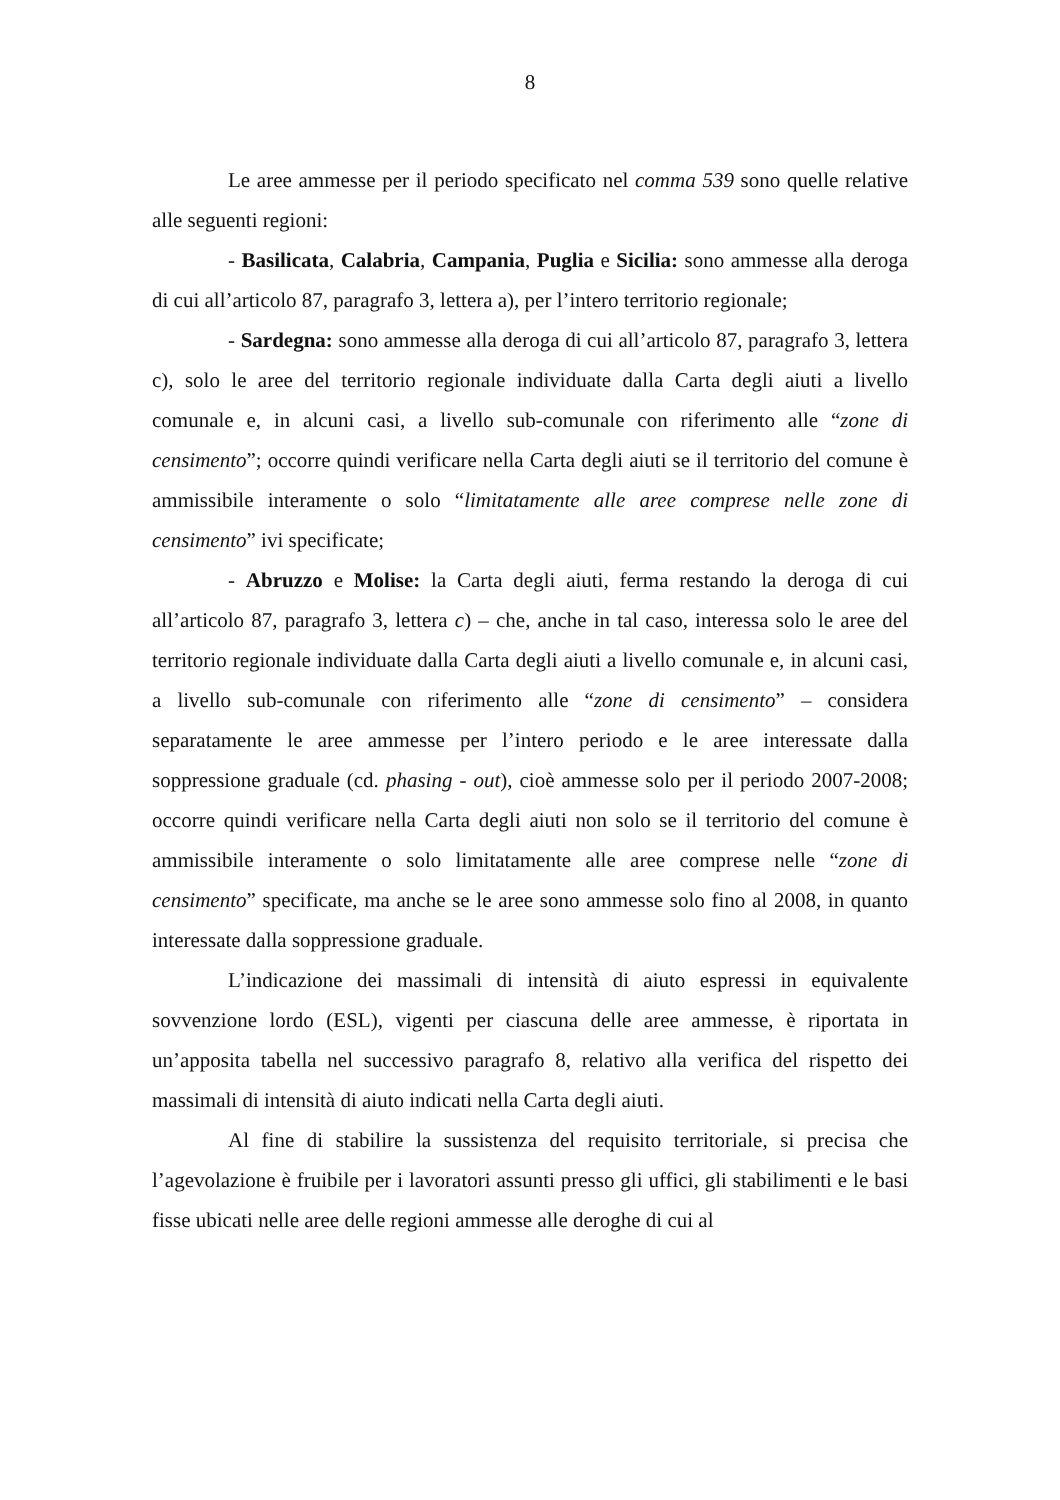8
Le aree ammesse per il periodo specificato nel comma 539 sono quelle relative alle seguenti regioni:
- Basilicata, Calabria, Campania, Puglia e Sicilia: sono ammesse alla deroga di cui all’articolo 87, paragrafo 3, lettera a), per l’intero territorio regionale;
- Sardegna: sono ammesse alla deroga di cui all’articolo 87, paragrafo 3, lettera c), solo le aree del territorio regionale individuate dalla Carta degli aiuti a livello comunale e, in alcuni casi, a livello sub-comunale con riferimento alle “zone di censimento”; occorre quindi verificare nella Carta degli aiuti se il territorio del comune è ammissibile interamente o solo “limitatamente alle aree comprese nelle zone di censimento” ivi specificate;
- Abruzzo e Molise: la Carta degli aiuti, ferma restando la deroga di cui all’articolo 87, paragrafo 3, lettera c) – che, anche in tal caso, interessa solo le aree del territorio regionale individuate dalla Carta degli aiuti a livello comunale e, in alcuni casi, a livello sub-comunale con riferimento alle “zone di censimento” – considera separatamente le aree ammesse per l’intero periodo e le aree interessate dalla soppressione graduale (cd. phasing - out), cioè ammesse solo per il periodo 2007-2008; occorre quindi verificare nella Carta degli aiuti non solo se il territorio del comune è ammissibile interamente o solo limitatamente alle aree comprese nelle “zone di censimento” specificate, ma anche se le aree sono ammesse solo fino al 2008, in quanto interessate dalla soppressione graduale.
L’indicazione dei massimali di intensità di aiuto espressi in equivalente sovvenzione lordo (ESL), vigenti per ciascuna delle aree ammesse, è riportata in un’apposita tabella nel successivo paragrafo 8, relativo alla verifica del rispetto dei massimali di intensità di aiuto indicati nella Carta degli aiuti.
Al fine di stabilire la sussistenza del requisito territoriale, si precisa che l’agevolazione è fruibile per i lavoratori assunti presso gli uffici, gli stabilimenti e le basi fisse ubicati nelle aree delle regioni ammesse alle deroghe di cui al